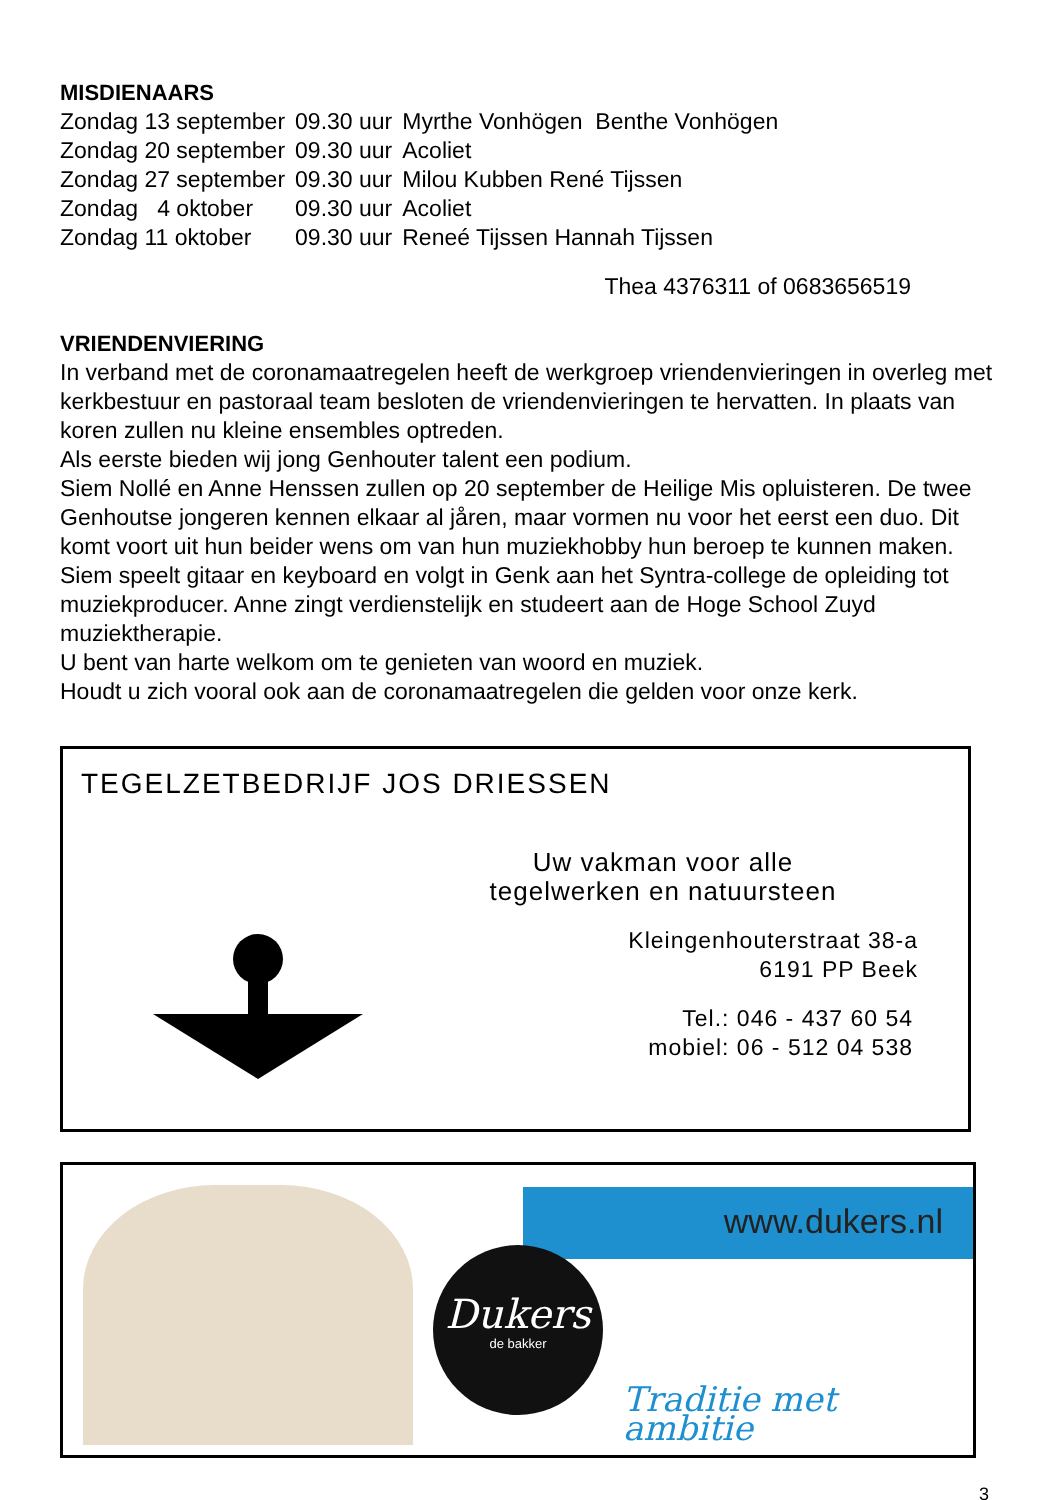MISDIENAARS
| Zondag 13 september | 09.30 uur | Myrthe Vonhögen Benthe Vonhögen |
| Zondag 20 september | 09.30 uur | Acoliet |
| Zondag 27 september | 09.30 uur | Milou Kubben René Tijssen |
| Zondag 4 oktober | 09.30 uur | Acoliet |
| Zondag 11 oktober | 09.30 uur | Reneé Tijssen Hannah Tijssen |
Thea 4376311 of 0683656519
VRIENDENVIERING
In verband met de coronamaatregelen heeft de werkgroep vriendenvieringen in overleg met kerkbestuur en pastoraal team besloten de vriendenvieringen te hervatten. In plaats van koren zullen nu kleine ensembles optreden.
Als eerste bieden wij jong Genhouter talent een podium.
Siem Nollé en Anne Henssen zullen op 20 september de Heilige Mis opluisteren. De twee Genhoutse jongeren kennen elkaar al jåren, maar vormen nu voor het eerst een duo. Dit komt voort uit hun beider wens om van hun muziekhobby hun beroep te kunnen maken. Siem speelt gitaar en keyboard en volgt in Genk aan het Syntra-college de opleiding tot muziekproducer. Anne zingt verdienstelijk en studeert aan de Hoge School Zuyd muziektherapie.
U bent van harte welkom om te genieten van woord en muziek.
Houdt u zich vooral ook aan de coronamaatregelen die gelden voor onze kerk.
TEGELZETBEDRIJF JOS DRIESSEN
Uw vakman voor alle
tegelwerken en natuursteen
Kleingenhouterstraat 38-a
6191 PP Beek
Tel.: 046 - 437 60 54
mobiel: 06 - 512 04 538
www.dukers.nl
Dukers
de bakker
Traditie met ambitie
3